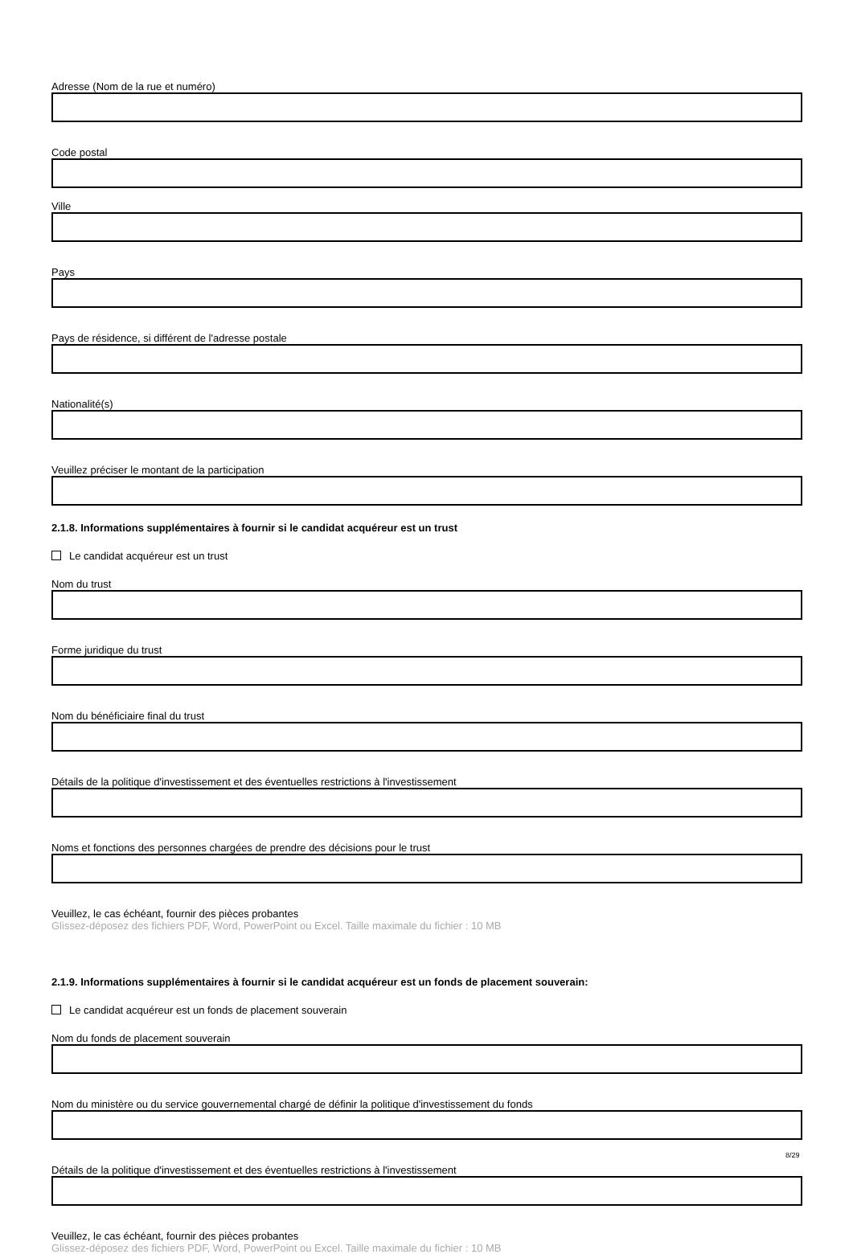Adresse (Nom de la rue et numéro)
Code postal
Ville
Pays
Pays de résidence, si différent de l'adresse postale
Nationalité(s)
Veuillez préciser le montant de la participation
2.1.8. Informations supplémentaires à fournir si le candidat acquéreur est un trust
Le candidat acquéreur est un trust
Nom du trust
Forme juridique du trust
Nom du bénéficiaire final du trust
Détails de la politique d'investissement et des éventuelles restrictions à l'investissement
Noms et fonctions des personnes chargées de prendre des décisions pour le trust
Veuillez, le cas échéant, fournir des pièces probantes
Glissez-déposez des fichiers PDF, Word, PowerPoint ou Excel. Taille maximale du fichier : 10 MB
2.1.9. Informations supplémentaires à fournir si le candidat acquéreur est un fonds de placement souverain:
Le candidat acquéreur est un fonds de placement souverain
Nom du fonds de placement souverain
Nom du ministère ou du service gouvernemental chargé de définir la politique d'investissement du fonds
Détails de la politique d'investissement et des éventuelles restrictions à l'investissement
Veuillez, le cas échéant, fournir des pièces probantes
Glissez-déposez des fichiers PDF, Word, PowerPoint ou Excel. Taille maximale du fichier : 10 MB
8/29